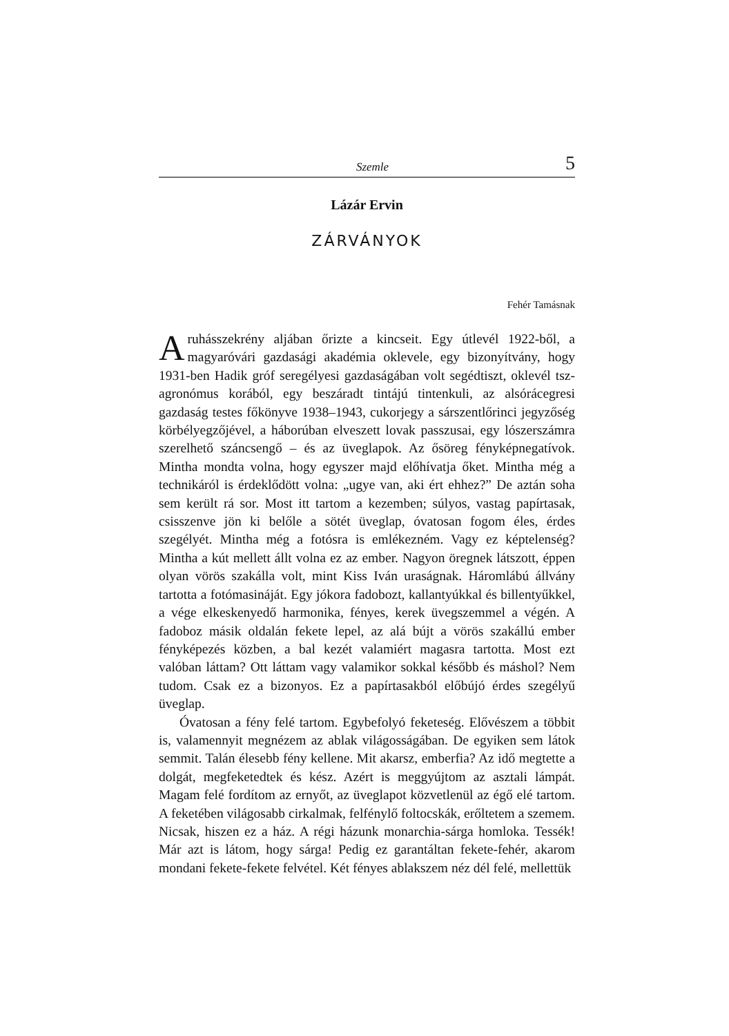Szemle 5
Lázár Ervin
ZÁRVÁNYOK
Fehér Tamásnak
A ruhásszekrény aljában őrizte a kincseit. Egy útlevél 1922-ből, a magyaróvári gazdasági akadémia oklevele, egy bizonyítvány, hogy 1931-ben Hadik gróf seregélyesi gazdaságában volt segédtiszt, oklevél tsz-agronómus korából, egy beszáradt tintájú tintenkuli, az alsórácegresi gazdaság testes főkönyve 1938–1943, cukorjegy a sárszentlőrinci jegyzőség körbélyegzőjével, a háborúban elveszett lovak passzusai, egy lószerszámra szerelhető száncsengő – és az üveglapok. Az ősöreg fényképnegatívok. Mintha mondta volna, hogy egyszer majd előhívatja őket. Mintha még a technikáról is érdeklődött volna: „ugye van, aki ért ehhez?” De aztán soha sem került rá sor. Most itt tartom a kezemben; súlyos, vastag papírtasak, csisszenve jön ki belőle a sötét üveglap, óvatosan fogom éles, érdes szegélyét. Mintha még a fotósra is emlékezném. Vagy ez képtelenség? Mintha a kút mellett állt volna ez az ember. Nagyon öregnek látszott, éppen olyan vörös szakálla volt, mint Kiss Iván uraságnak. Háromlábú állvány tartotta a fotómasináját. Egy jókora fadobozt, kallantyúkkal és billentyűkkel, a vége elkeskenyedő harmonika, fényes, kerek üvegszemmel a végén. A fadoboz másik oldalán fekete lepel, az alá bújt a vörös szakállú ember fényképezés közben, a bal kezét valamiért magasra tartotta. Most ezt valóban láttam? Ott láttam vagy valamikor sokkal később és máshol? Nem tudom. Csak ez a bizonyos. Ez a papírtasakból előbújó érdes szegélyű üveglap.
Óvatosan a fény felé tartom. Egybefolyó feketeség. Elővészem a többit is, valamennyit megnézem az ablak világosságában. De egyiken sem látok semmit. Talán élesebb fény kellene. Mit akarsz, emberfia? Az idő megtette a dolgát, megfeketedtek és kész. Azért is meggyújtom az asztali lámpát. Magam felé fordítom az ernyőt, az üveglapot közvetlenül az égő elé tartom. A feketében világosabb cirkalmak, felfénylő foltocskák, erőltetem a szemem. Nicsak, hiszen ez a ház. A régi házunk monarchia-sárga homloka. Tessék! Már azt is látom, hogy sárga! Pedig ez garantáltan fekete-fehér, akarom mondani fekete-fekete felvétel. Két fényes ablakszem néz dél felé, mellettük